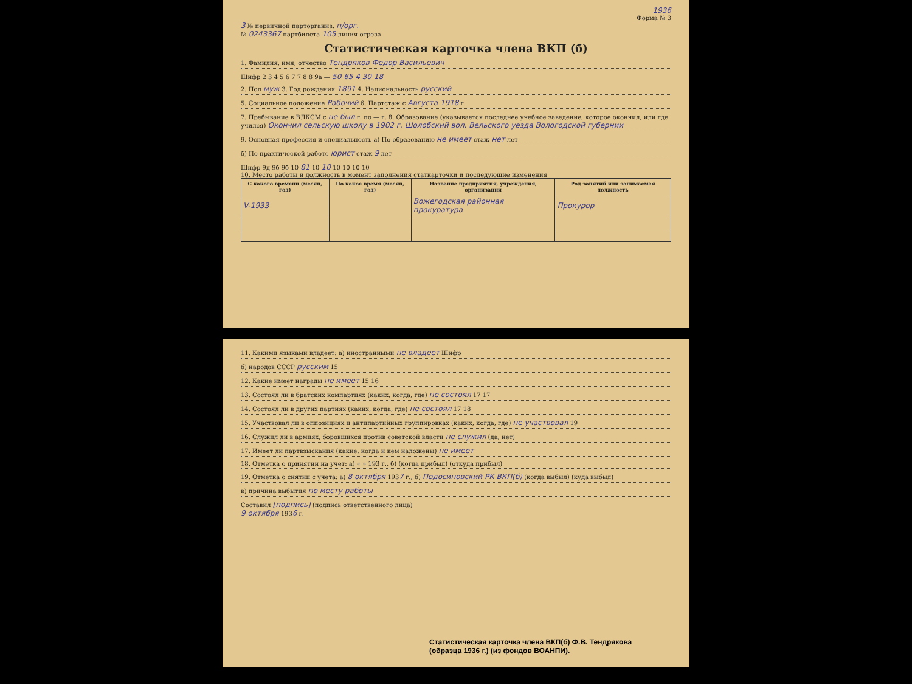1936
Форма № 3
3 № первичной парторганиз. п/орг.
№ 0243367 партбилета 105 линия отреза
Статистическая карточка члена ВКП (б)
1. Фамилия, имя, отчество Тендряков Федор Васильевич
Шифр 2 3 4 5 6 7 7 8 8 9а — 50 65 4 30 18
2. Пол муж 3. Год рождения 1891 4. Национальность русский
5. Социальное положение Рабочий 6. Партстаж с Августа 1918 г.
7. Пребывание в ВЛКСМ с не был г. по — г. 8. Образование (указывается последнее учебное заведение, которое окончил, или где учился) Окончил сельскую школу в 1902 г. Шолобский вол. Вельского уезда Вологодской губернии
9. Основная профессия и специальность а) По образованию не имеет стаж нет лет
б) По практической работе юрист стаж 9 лет
Шифр 9д 9б 9б 10 81 10 10 10 10 10 10
10. Место работы и должность в момент заполнения статкарточки и последующие изменения
| С какого времени (месяц, год) | По какое время (месяц, год) | Название предприятия, учреждения, организации | Род занятий или занимаемая должность |
| --- | --- | --- | --- |
| V-1933 | | Вожегодская районная прокуратура | Прокурор |
11. Какими языками владеет: а) иностранными не владеет Шифр
б) народов СССР русским 15
12. Какие имеет награды не имеет 15 16
13. Состоял ли в братских компартиях (каких, когда, где) не состоял 17 17
14. Состоял ли в других партиях (каких, когда, где) не состоял 17 18
15. Участвовал ли в оппозициях и антипартийных группировках (каких, когда, где) не участвовал 19
16. Служил ли в армиях, боровшихся против советской власти не служил (да, нет)
17. Имеет ли партвзыскания (какие, когда и кем наложены) не имеет
18. Отметка о принятии на учет: а) « » 193 г., б) (когда прибыл) (откуда прибыл)
19. Отметка о снятии с учета: а) 8 октября 1937 г., б) Подосиновский РК ВКП(б) (когда выбыл) (куда выбыл)
в) причина выбытия по месту работы
Составил [подпись] (подпись ответственного лица)
9 октября 1936 г.
Статистическая карточка члена ВКП(б) Ф.В. Тендрякова
(образца 1936 г.) (из фондов ВОАНПИ).